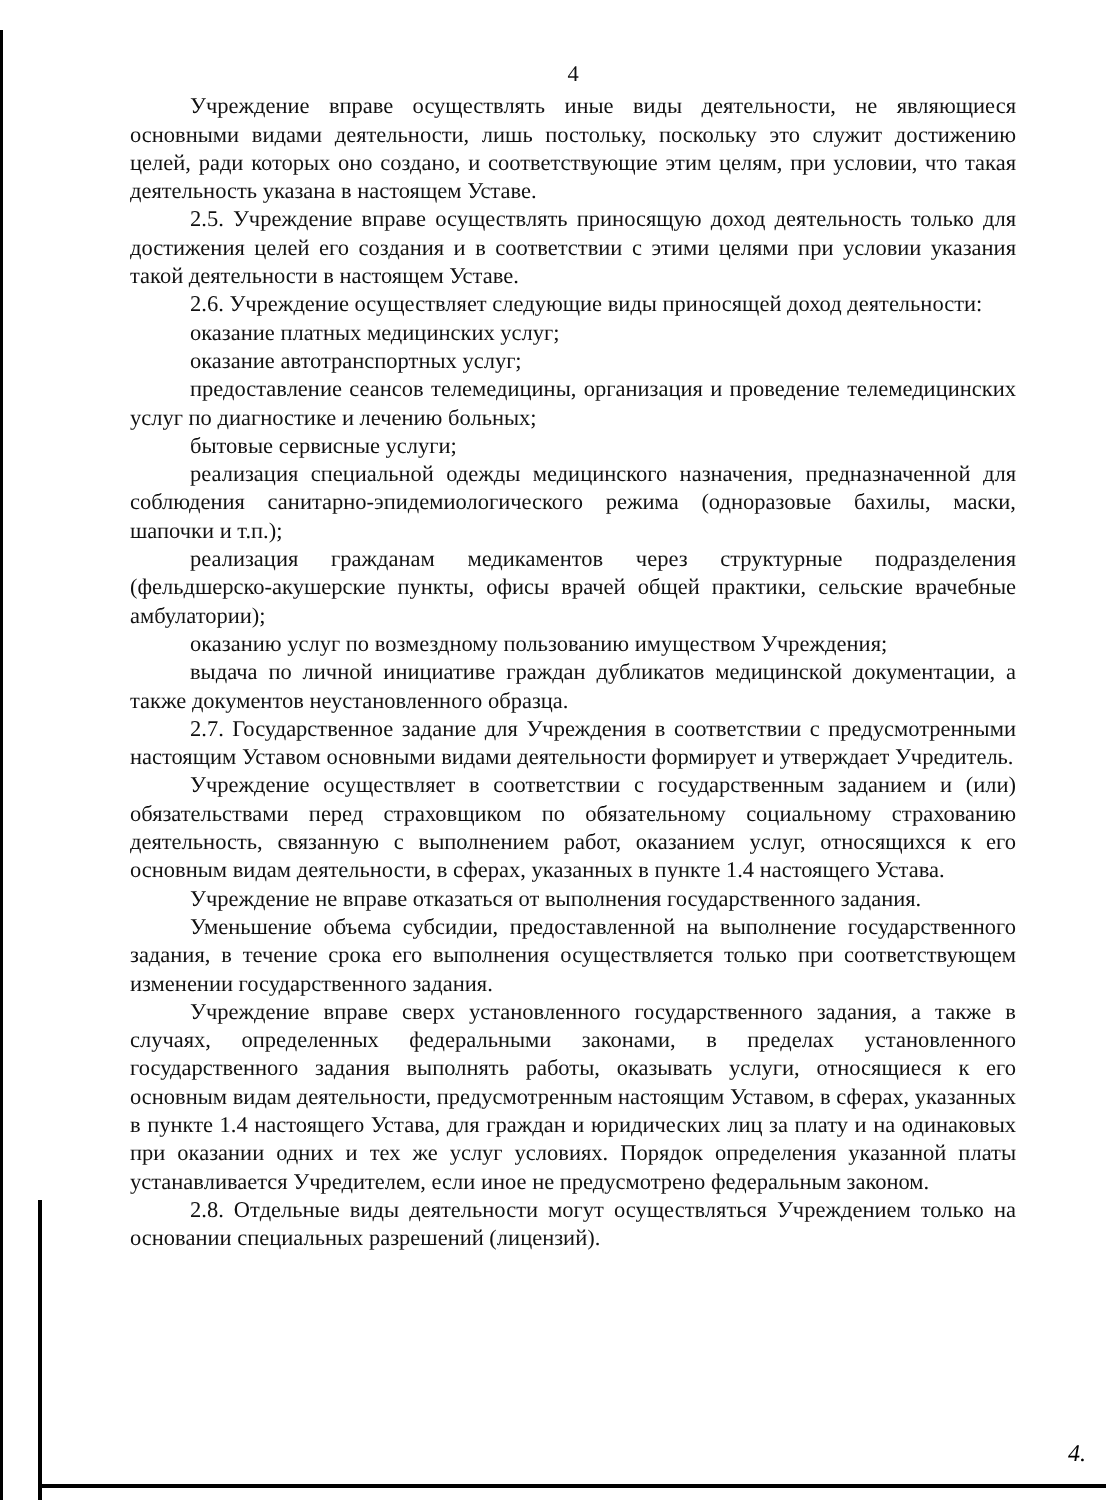4
Учреждение вправе осуществлять иные виды деятельности, не являющиеся основными видами деятельности, лишь постольку, поскольку это служит достижению целей, ради которых оно создано, и соответствующие этим целям, при условии, что такая деятельность указана в настоящем Уставе.
2.5. Учреждение вправе осуществлять приносящую доход деятельность только для достижения целей его создания и в соответствии с этими целями при условии указания такой деятельности в настоящем Уставе.
2.6. Учреждение осуществляет следующие виды приносящей доход деятельности:
оказание платных медицинских услуг;
оказание автотранспортных услуг;
предоставление сеансов телемедицины, организация и проведение телемедицинских услуг по диагностике и лечению больных;
бытовые сервисные услуги;
реализация специальной одежды медицинского назначения, предназначенной для соблюдения санитарно-эпидемиологического режима (одноразовые бахилы, маски, шапочки и т.п.);
реализация гражданам медикаментов через структурные подразделения (фельдшерско-акушерские пункты, офисы врачей общей практики, сельские врачебные амбулатории);
оказанию услуг по возмездному пользованию имуществом Учреждения;
выдача по личной инициативе граждан дубликатов медицинской документации, а также документов неустановленного образца.
2.7. Государственное задание для Учреждения в соответствии с предусмотренными настоящим Уставом основными видами деятельности формирует и утверждает Учредитель.
Учреждение осуществляет в соответствии с государственным заданием и (или) обязательствами перед страховщиком по обязательному социальному страхованию деятельность, связанную с выполнением работ, оказанием услуг, относящихся к его основным видам деятельности, в сферах, указанных в пункте 1.4 настоящего Устава.
Учреждение не вправе отказаться от выполнения государственного задания.
Уменьшение объема субсидии, предоставленной на выполнение государственного задания, в течение срока его выполнения осуществляется только при соответствующем изменении государственного задания.
Учреждение вправе сверх установленного государственного задания, а также в случаях, определенных федеральными законами, в пределах установленного государственного задания выполнять работы, оказывать услуги, относящиеся к его основным видам деятельности, предусмотренным настоящим Уставом, в сферах, указанных в пункте 1.4 настоящего Устава, для граждан и юридических лиц за плату и на одинаковых при оказании одних и тех же услуг условиях. Порядок определения указанной платы устанавливается Учредителем, если иное не предусмотрено федеральным законом.
2.8. Отдельные виды деятельности могут осуществляться Учреждением только на основании специальных разрешений (лицензий).
4.